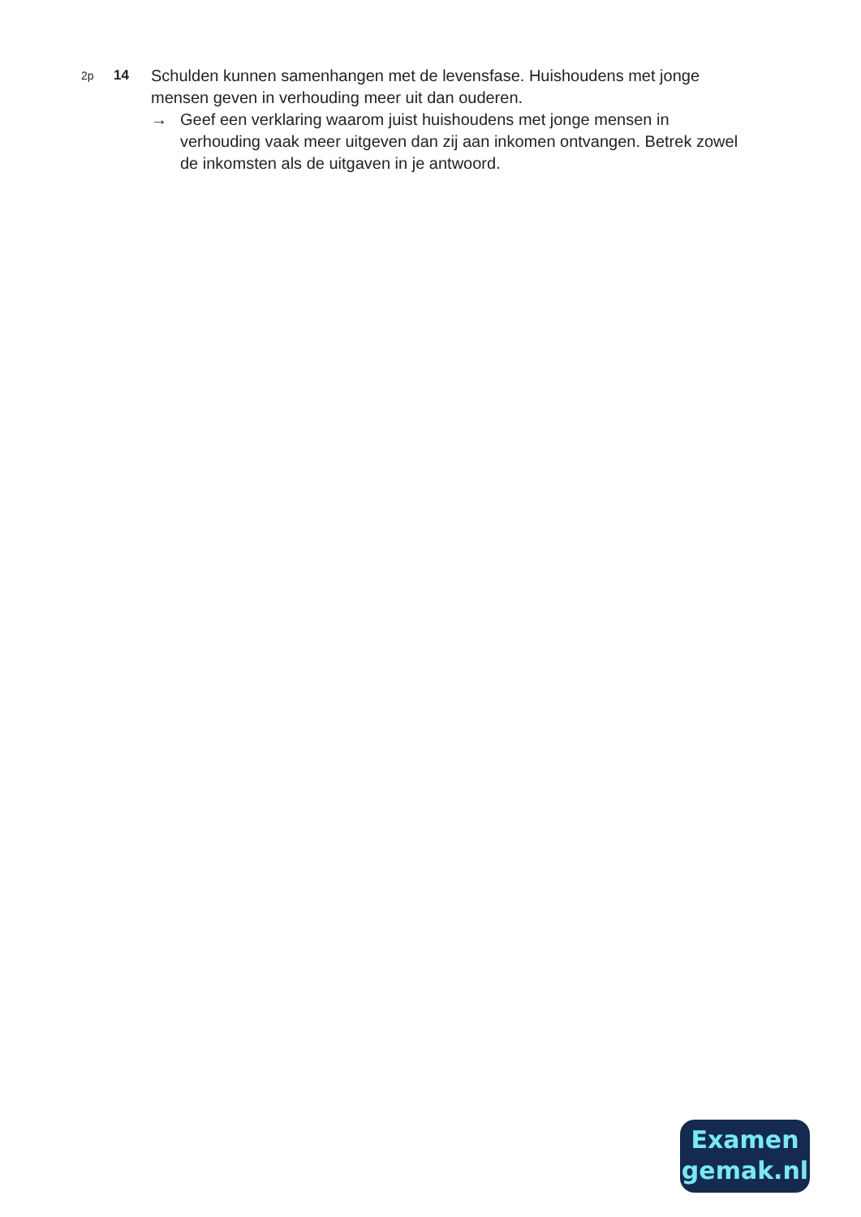2p
14
Schulden kunnen samenhangen met de levensfase. Huishoudens met jonge mensen geven in verhouding meer uit dan ouderen.
→ Geef een verklaring waarom juist huishoudens met jonge mensen in verhouding vaak meer uitgeven dan zij aan inkomen ontvangen. Betrek zowel de inkomsten als de uitgaven in je antwoord.
Examen
gemak.nl